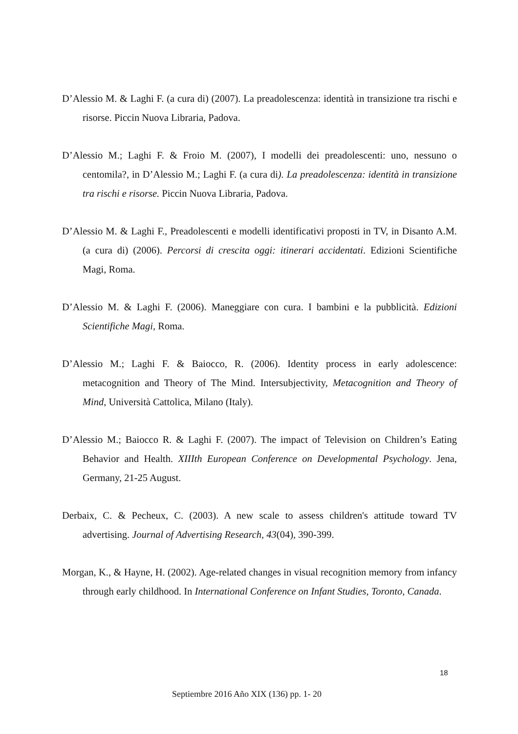D’Alessio M. & Laghi F. (a cura di) (2007). La preadolescenza: identità in transizione tra rischi e risorse. Piccin Nuova Libraria, Padova.
D’Alessio M.; Laghi F. & Froio M. (2007), I modelli dei preadolescenti: uno, nessuno o centomila?, in D’Alessio M.; Laghi F. (a cura di). La preadolescenza: identità in transizione tra rischi e risorse. Piccin Nuova Libraria, Padova.
D’Alessio M. & Laghi F., Preadolescenti e modelli identificativi proposti in TV, in Disanto A.M. (a cura di) (2006). Percorsi di crescita oggi: itinerari accidentati. Edizioni Scientifiche Magi, Roma.
D’Alessio M. & Laghi F. (2006). Maneggiare con cura. I bambini e la pubblicità. Edizioni Scientifiche Magi, Roma.
D’Alessio M.; Laghi F. & Baiocco, R. (2006). Identity process in early adolescence: metacognition and Theory of The Mind. Intersubjectivity, Metacognition and Theory of Mind, Università Cattolica, Milano (Italy).
D’Alessio M.; Baiocco R. & Laghi F. (2007). The impact of Television on Children’s Eating Behavior and Health. XIIIth European Conference on Developmental Psychology. Jena, Germany, 21-25 August.
Derbaix, C. & Pecheux, C. (2003). A new scale to assess children's attitude toward TV advertising. Journal of Advertising Research, 43(04), 390-399.
Morgan, K., & Hayne, H. (2002). Age-related changes in visual recognition memory from infancy through early childhood. In International Conference on Infant Studies, Toronto, Canada.
18
Septiembre 2016 Año XIX (136) pp. 1- 20